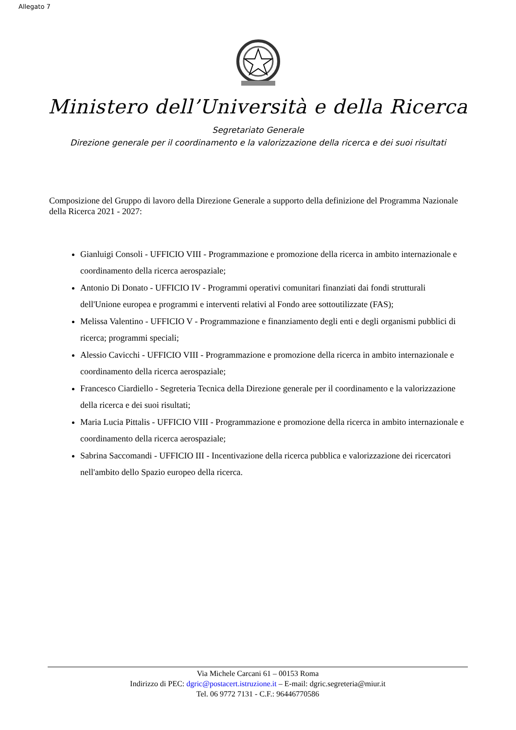Allegato 7
Ministero dell’Università e della Ricerca
Segretariato Generale
Direzione generale per il coordinamento e la valorizzazione della ricerca e dei suoi risultati
Composizione del Gruppo di lavoro della Direzione Generale a supporto della definizione del Programma Nazionale della Ricerca 2021 - 2027:
Gianluigi Consoli - UFFICIO VIII - Programmazione e promozione della ricerca in ambito internazionale e coordinamento della ricerca aerospaziale;
Antonio Di Donato - UFFICIO IV - Programmi operativi comunitari finanziati dai fondi strutturali dell'Unione europea e programmi e interventi relativi al Fondo aree sottoutilizzate (FAS);
Melissa Valentino - UFFICIO V - Programmazione e finanziamento degli enti e degli organismi pubblici di ricerca; programmi speciali;
Alessio Cavicchi - UFFICIO VIII - Programmazione e promozione della ricerca in ambito internazionale e coordinamento della ricerca aerospaziale;
Francesco Ciardiello - Segreteria Tecnica della Direzione generale per il coordinamento e la valorizzazione della ricerca e dei suoi risultati;
Maria Lucia Pittalis - UFFICIO VIII - Programmazione e promozione della ricerca in ambito internazionale e coordinamento della ricerca aerospaziale;
Sabrina Saccomandi - UFFICIO III - Incentivazione della ricerca pubblica e valorizzazione dei ricercatori nell'ambito dello Spazio europeo della ricerca.
Via Michele Carcani 61 – 00153 Roma
Indirizzo di PEC: dgric@postacert.istruzione.it – E-mail: dgric.segreteria@miur.it
Tel. 06 9772 7131 - C.F.: 96446770586